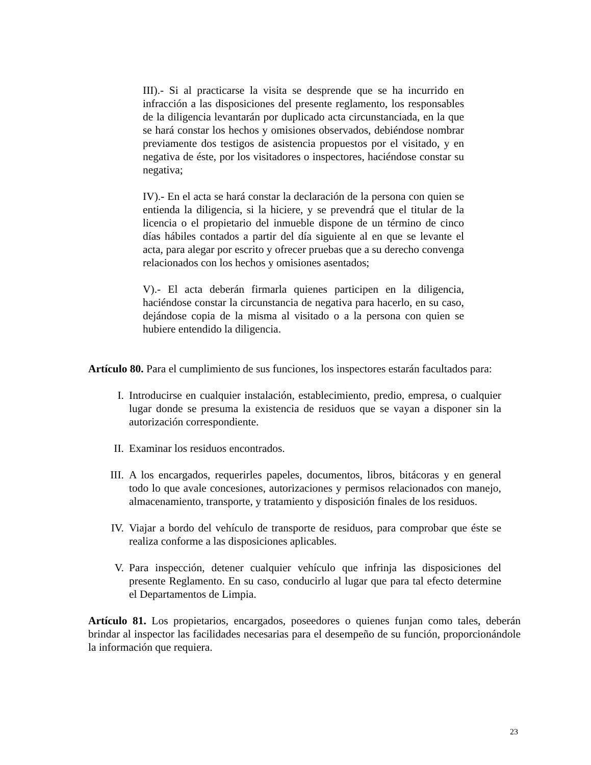III).- Si al practicarse la visita se desprende que se ha incurrido en infracción a las disposiciones del presente reglamento, los responsables de la diligencia levantarán por duplicado acta circunstanciada, en la que se hará constar los hechos y omisiones observados, debiéndose nombrar previamente dos testigos de asistencia propuestos por el visitado, y en negativa de éste, por los visitadores o inspectores, haciéndose constar su negativa;
IV).- En el acta se hará constar la declaración de la persona con quien se entienda la diligencia, si la hiciere, y se prevendrá que el titular de la licencia o el propietario del inmueble dispone de un término de cinco días hábiles contados a partir del día siguiente al en que se levante el acta, para alegar por escrito y ofrecer pruebas que a su derecho convenga relacionados con los hechos y omisiones asentados;
V).- El acta deberán firmarla quienes participen en la diligencia, haciéndose constar la circunstancia de negativa para hacerlo, en su caso, dejándose copia de la misma al visitado o a la persona con quien se hubiere entendido la diligencia.
Artículo 80. Para el cumplimiento de sus funciones, los inspectores estarán facultados para:
I. Introducirse en cualquier instalación, establecimiento, predio, empresa, o cualquier lugar donde se presuma la existencia de residuos que se vayan a disponer sin la autorización correspondiente.
II. Examinar los residuos encontrados.
III. A los encargados, requerirles papeles, documentos, libros, bitácoras y en general todo lo que avale concesiones, autorizaciones y permisos relacionados con manejo, almacenamiento, transporte, y tratamiento y disposición finales de los residuos.
IV. Viajar a bordo del vehículo de transporte de residuos, para comprobar que éste se realiza conforme a las disposiciones aplicables.
V. Para inspección, detener cualquier vehículo que infrinja las disposiciones del presente Reglamento. En su caso, conducirlo al lugar que para tal efecto determine el Departamentos de Limpia.
Artículo 81. Los propietarios, encargados, poseedores o quienes funjan como tales, deberán brindar al inspector las facilidades necesarias para el desempeño de su función, proporcionándole la información que requiera.
23